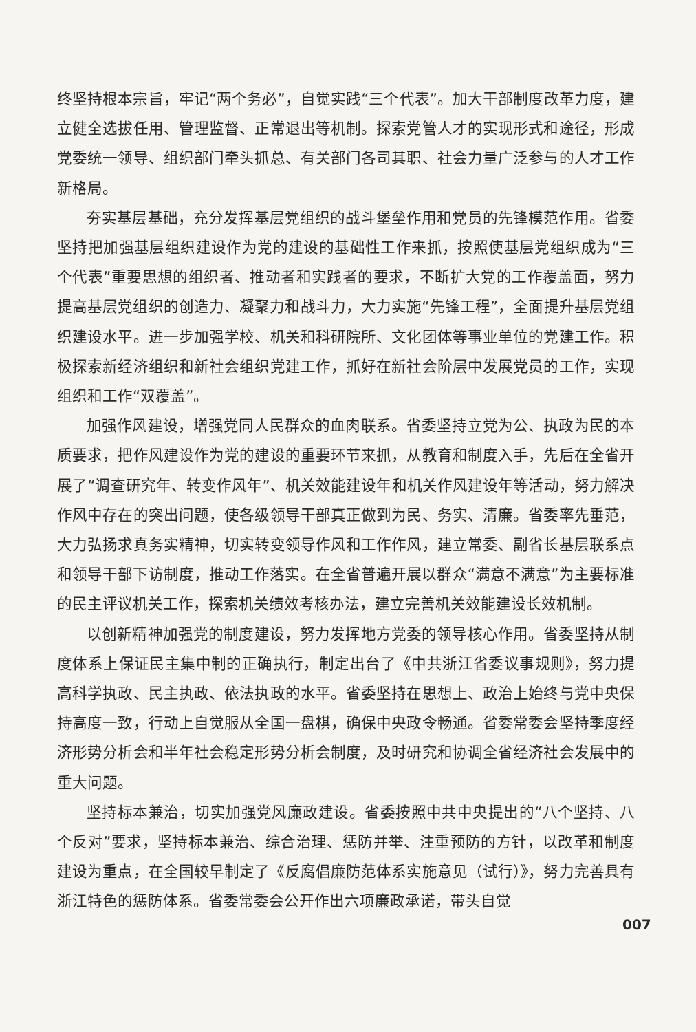终坚持根本宗旨，牢记“两个务必”，自觉实践“三个代表”。加大干部制度改革力度，建立健全选拔任用、管理监督、正常退出等机制。探索党管人才的实现形式和途径，形成党委统一领导、组织部门牵头抓总、有关部门各司其职、社会力量广泛参与的人才工作新格局。
夯实基层基础，充分发挥基层党组织的战斗堡垒作用和党员的先锋模范作用。省委坚持把加强基层组织建设作为党的建设的基础性工作来抓，按照使基层党组织成为“三个代表”重要思想的组织者、推动者和实践者的要求，不断扩大党的工作覆盖面，努力提高基层党组织的创造力、凝聚力和战斗力，大力实施“先锋工程”，全面提升基层党组织建设水平。进一步加强学校、机关和科研院所、文化团体等事业单位的党建工作。积极探索新经济组织和新社会组织党建工作，抓好在新社会阶层中发展党员的工作，实现组织和工作“双覆盖”。
加强作风建设，增强党同人民群众的血肉联系。省委坚持立党为公、执政为民的本质要求，把作风建设作为党的建设的重要环节来抓，从教育和制度入手，先后在全省开展了“调查研究年、转变作风年”、机关效能建设年和机关作风建设年等活动，努力解决作风中存在的突出问题，使各级领导干部真正做到为民、务实、清廉。省委率先垂范，大力弘扬求真务实精神，切实转变领导作风和工作作风，建立常委、副省长基层联系点和领导干部下访制度，推动工作落实。在全省普遍开展以群众“满意不满意”为主要标准的民主评议机关工作，探索机关绩效考核办法，建立完善机关效能建设长效机制。
以创新精神加强党的制度建设，努力发挥地方党委的领导核心作用。省委坚持从制度体系上保证民主集中制的正确执行，制定出台了《中共浙江省委议事规则》，努力提高科学执政、民主执政、依法执政的水平。省委坚持在思想上、政治上始终与党中央保持高度一致，行动上自觉服从全国一盘棋，确保中央政令畅通。省委常委会坚持季度经济形势分析会和半年社会稳定形势分析会制度，及时研究和协调全省经济社会发展中的重大问题。
坚持标本兼治，切实加强党风廉政建设。省委按照中共中央提出的“八个坚持、八个反对”要求，坚持标本兼治、综合治理、惩防并举、注重预防的方针，以改革和制度建设为重点，在全国较早制定了《反腐倡廉防范体系实施意见（试行）》，努力完善具有浙江特色的惩防体系。省委常委会公开作出六项廉政承诺，带头自觉
007